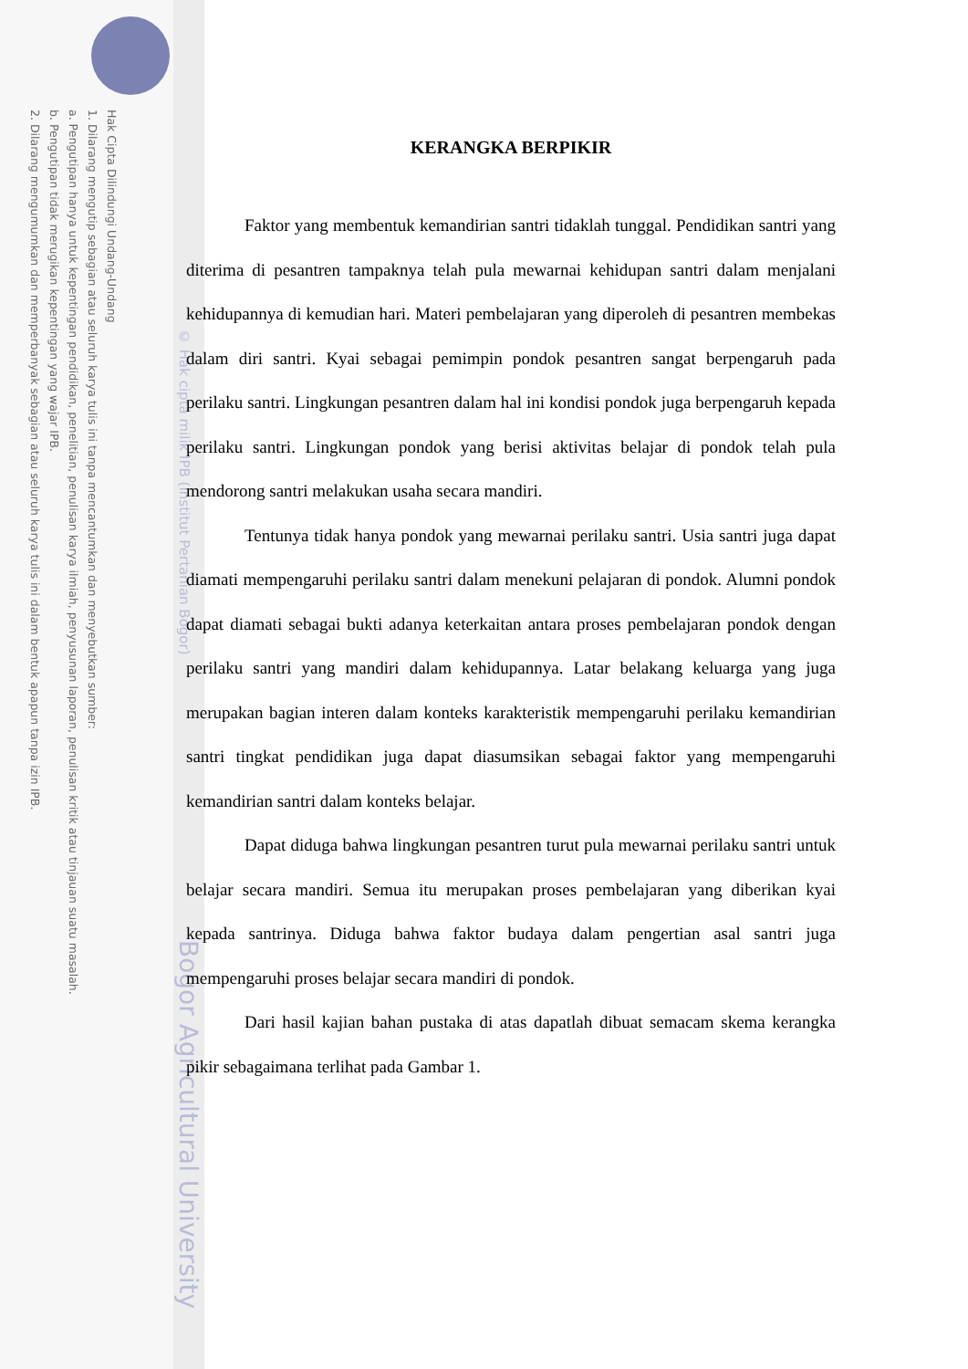Hak Cipta Dilindungi Undang-Undang
1. Dilarang mengutip sebagian atau seluruh karya tulis ini tanpa mencantumkan dan menyebutkan sumber:
a. Pengutipan hanya untuk kepentingan pendidikan, penelitian, penulisan karya ilmiah, penyusunan laporan, penulisan kritik atau tinjauan suatu masalah.
b. Pengutipan tidak merugikan kepentingan yang wajar IPB.
2. Dilarang mengumumkan dan memperbanyak sebagian atau seluruh karya tulis ini dalam bentuk apapun tanpa izin IPB.
© Hak cipta milik IPB (Institut Pertanian Bogor)
Bogor Agricultural University
KERANGKA BERPIKIR
Faktor yang membentuk kemandirian santri tidaklah tunggal. Pendidikan santri yang diterima di pesantren tampaknya telah pula mewarnai kehidupan santri dalam menjalani kehidupannya di kemudian hari. Materi pembelajaran yang diperoleh di pesantren membekas dalam diri santri. Kyai sebagai pemimpin pondok pesantren sangat berpengaruh pada perilaku santri. Lingkungan pesantren dalam hal ini kondisi pondok juga berpengaruh kepada perilaku santri. Lingkungan pondok yang berisi aktivitas belajar di pondok telah pula mendorong santri melakukan usaha secara mandiri.
Tentunya tidak hanya pondok yang mewarnai perilaku santri. Usia santri juga dapat diamati mempengaruhi perilaku santri dalam menekuni pelajaran di pondok. Alumni pondok dapat diamati sebagai bukti adanya keterkaitan antara proses pembelajaran pondok dengan perilaku santri yang mandiri dalam kehidupannya. Latar belakang keluarga yang juga merupakan bagian interen dalam konteks karakteristik mempengaruhi perilaku kemandirian santri tingkat pendidikan juga dapat diasumsikan sebagai faktor yang mempengaruhi kemandirian santri dalam konteks belajar.
Dapat diduga bahwa lingkungan pesantren turut pula mewarnai perilaku santri untuk belajar secara mandiri. Semua itu merupakan proses pembelajaran yang diberikan kyai kepada santrinya. Diduga bahwa faktor budaya dalam pengertian asal santri juga mempengaruhi proses belajar secara mandiri di pondok.
Dari hasil kajian bahan pustaka di atas dapatlah dibuat semacam skema kerangka pikir sebagaimana terlihat pada Gambar 1.